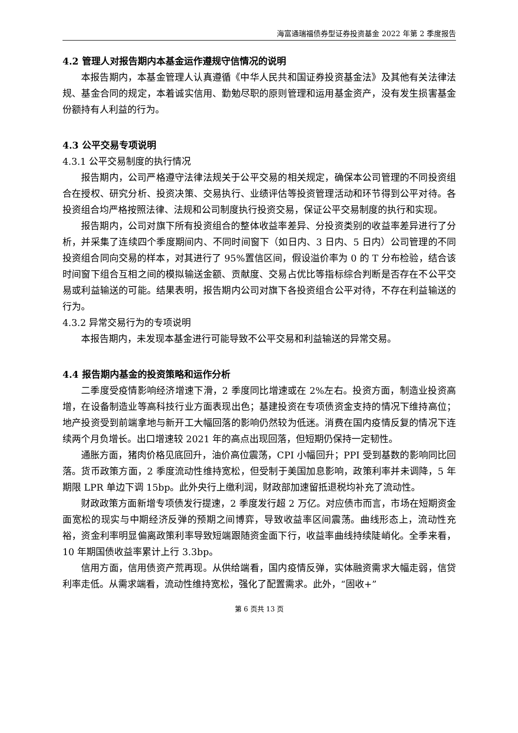海富通瑞福债券型证券投资基金 2022 年第 2 季度报告
4.2 管理人对报告期内本基金运作遵规守信情况的说明
本报告期内，本基金管理人认真遵循《中华人民共和国证券投资基金法》及其他有关法律法规、基金合同的规定，本着诚实信用、勤勉尽职的原则管理和运用基金资产，没有发生损害基金份额持有人利益的行为。
4.3 公平交易专项说明
4.3.1 公平交易制度的执行情况
报告期内，公司严格遵守法律法规关于公平交易的相关规定，确保本公司管理的不同投资组合在授权、研究分析、投资决策、交易执行、业绩评估等投资管理活动和环节得到公平对待。各投资组合均严格按照法律、法规和公司制度执行投资交易，保证公平交易制度的执行和实现。
报告期内，公司对旗下所有投资组合的整体收益率差异、分投资类别的收益率差异进行了分析，并采集了连续四个季度期间内、不同时间窗下（如日内、3 日内、5 日内）公司管理的不同投资组合同向交易的样本，对其进行了 95%置信区间，假设溢价率为 0 的 T 分布检验，结合该时间窗下组合互相之间的模拟输送金额、贡献度、交易占优比等指标综合判断是否存在不公平交易或利益输送的可能。结果表明，报告期内公司对旗下各投资组合公平对待，不存在利益输送的行为。
4.3.2 异常交易行为的专项说明
本报告期内，未发现本基金进行可能导致不公平交易和利益输送的异常交易。
4.4 报告期内基金的投资策略和运作分析
二季度受疫情影响经济增速下滑，2 季度同比增速或在 2%左右。投资方面，制造业投资高增，在设备制造业等高科技行业方面表现出色；基建投资在专项债资金支持的情况下维持高位；地产投资受到前端拿地与新开工大幅回落的影响仍然较为低迷。消费在国内疫情反复的情况下连续两个月负增长。出口增速较 2021 年的高点出现回落，但短期仍保持一定韧性。
通胀方面，猪肉价格见底回升，油价高位震荡，CPI 小幅回升；PPI 受到基数的影响同比回落。货币政策方面，2 季度流动性维持宽松，但受制于美国加息影响，政策利率并未调降，5 年期限 LPR 单边下调 15bp。此外央行上缴利润，财政部加速留抵退税均补充了流动性。
财政政策方面新增专项债发行提速，2 季度发行超 2 万亿。对应债市而言，市场在短期资金面宽松的现实与中期经济反弹的预期之间博弈，导致收益率区间震荡。曲线形态上，流动性充裕，资金利率明显偏离政策利率导致短端跟随资金面下行，收益率曲线持续陡峭化。全季来看，10 年期国债收益率累计上行 3.3bp。
信用方面，信用债资产荒再现。从供给端看，国内疫情反弹，实体融资需求大幅走弱，信贷利率走低。从需求端看，流动性维持宽松，强化了配置需求。此外，“固收+”
第 6 页共 13 页